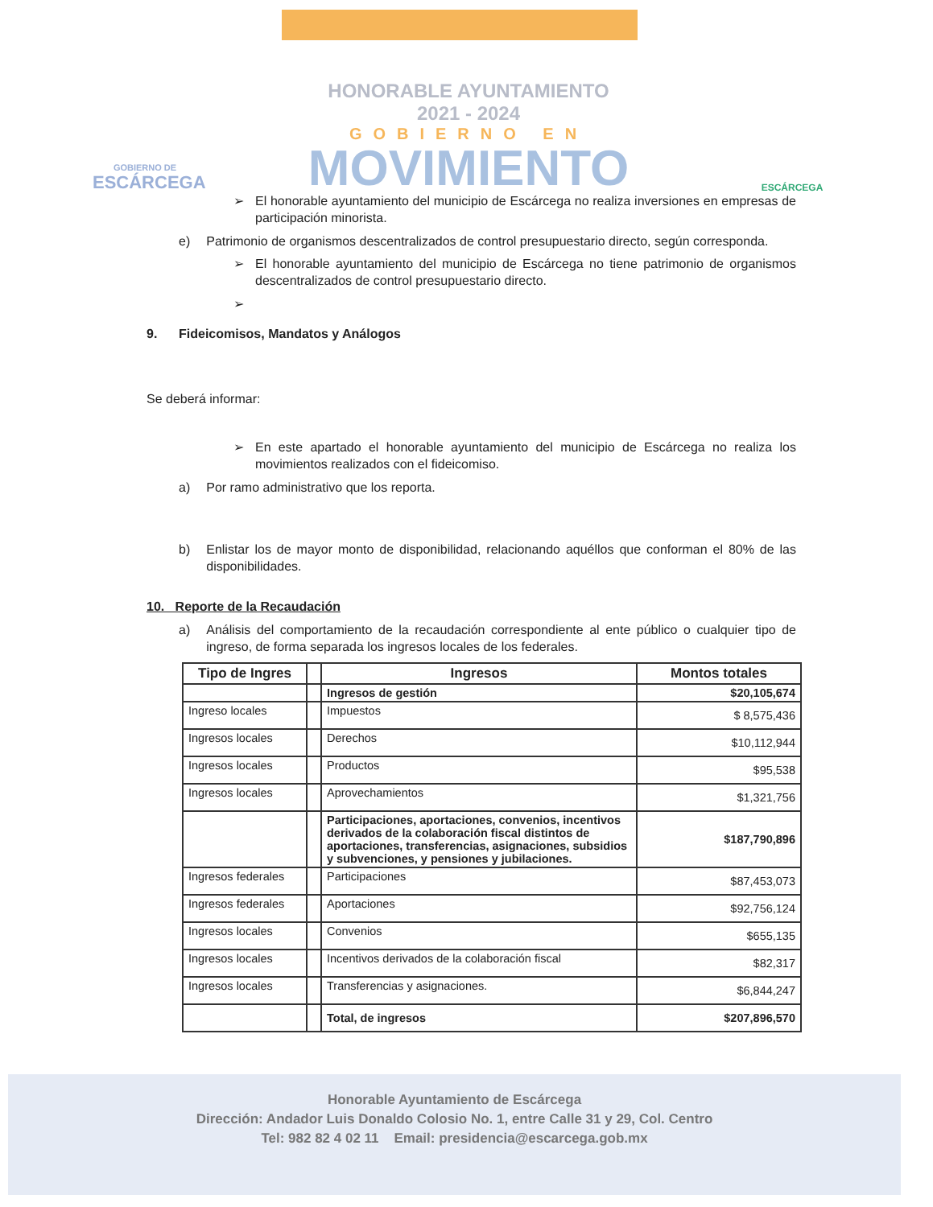GOBIERNO DE
ESCÁRCEGA
HONORABLE AYUNTAMIENTO
2021 - 2024
GOBIERNO EN
MOVIMIENTO
ESCÁRCEGA
➢ El honorable ayuntamiento del municipio de Escárcega no realiza inversiones en empresas de participación minorista.
e) Patrimonio de organismos descentralizados de control presupuestario directo, según corresponda.
➢ El honorable ayuntamiento del municipio de Escárcega no tiene patrimonio de organismos descentralizados de control presupuestario directo.
➢
9. Fideicomisos, Mandatos y Análogos
Se deberá informar:
➢ En este apartado el honorable ayuntamiento del municipio de Escárcega no realiza los movimientos realizados con el fideicomiso.
a) Por ramo administrativo que los reporta.
b) Enlistar los de mayor monto de disponibilidad, relacionando aquéllos que conforman el 80% de las disponibilidades.
10. Reporte de la Recaudación
a) Análisis del comportamiento de la recaudación correspondiente al ente público o cualquier tipo de ingreso, de forma separada los ingresos locales de los federales.
| Tipo de Ingres | | Ingresos | Montos totales |
| --- | --- | --- | --- |
| | | Ingresos de gestión | $20,105,674 |
| Ingreso locales | | Impuestos | $ 8,575,436 |
| Ingresos locales | | Derechos | $10,112,944 |
| Ingresos locales | | Productos | $95,538 |
| Ingresos locales | | Aprovechamientos | $1,321,756 |
| | | Participaciones, aportaciones, convenios, incentivos derivados de la colaboración fiscal distintos de aportaciones, transferencias, asignaciones, subsidios y subvenciones, y pensiones y jubilaciones. | $187,790,896 |
| Ingresos federales | | Participaciones | $87,453,073 |
| Ingresos federales | | Aportaciones | $92,756,124 |
| Ingresos locales | | Convenios | $655,135 |
| Ingresos locales | | Incentivos derivados de la colaboración fiscal | $82,317 |
| Ingresos locales | | Transferencias y asignaciones. | $6,844,247 |
| | | Total, de ingresos | $207,896,570 |
Honorable Ayuntamiento de Escárcega
Dirección: Andador Luis Donaldo Colosio No. 1, entre Calle 31 y 29, Col. Centro
Tel: 982 82 4 02 11 Email: presidencia@escarcega.gob.mx